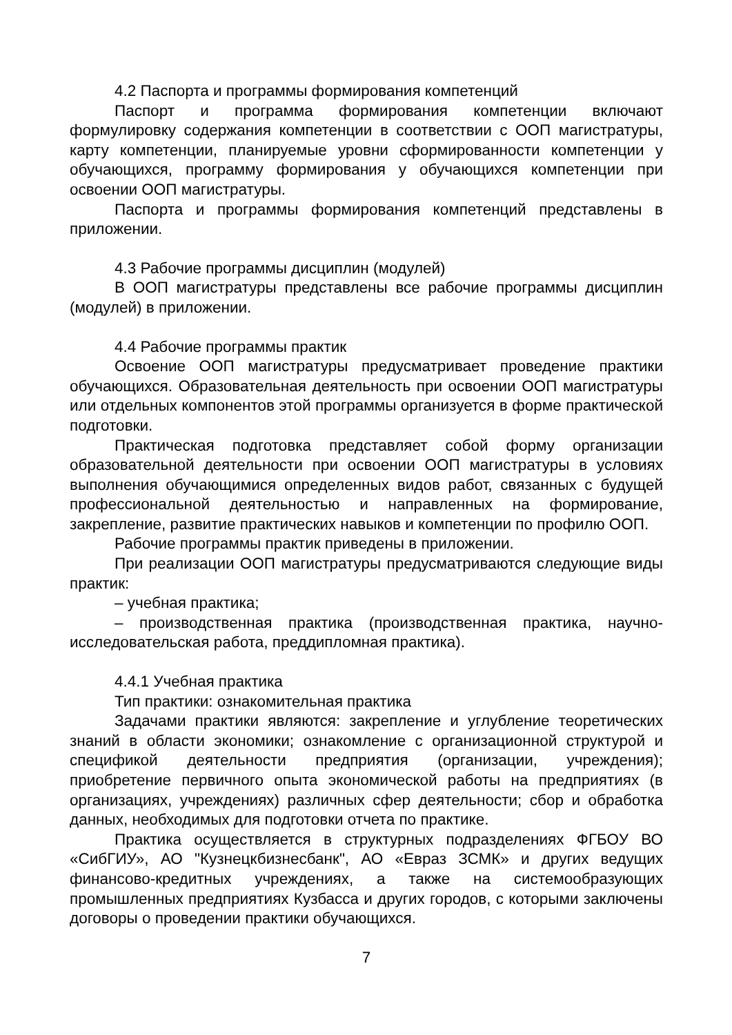4.2 Паспорта и программы формирования компетенций
Паспорт и программа формирования компетенции включают формулировку содержания компетенции в соответствии с ООП магистратуры, карту компетенции, планируемые уровни сформированности компетенции у обучающихся, программу формирования у обучающихся компетенции при освоении ООП магистратуры.
Паспорта и программы формирования компетенций представлены в приложении.
4.3 Рабочие программы дисциплин (модулей)
В ООП магистратуры представлены все рабочие программы дисциплин (модулей) в приложении.
4.4 Рабочие программы практик
Освоение ООП магистратуры предусматривает проведение практики обучающихся. Образовательная деятельность при освоении ООП магистратуры или отдельных компонентов этой программы организуется в форме практической подготовки.
Практическая подготовка представляет собой форму организации образовательной деятельности при освоении ООП магистратуры в условиях выполнения обучающимися определенных видов работ, связанных с будущей профессиональной деятельностью и направленных на формирование, закрепление, развитие практических навыков и компетенции по профилю ООП.
Рабочие программы практик приведены в приложении.
При реализации ООП магистратуры предусматриваются следующие виды практик:
– учебная практика;
– производственная практика (производственная практика, научно-исследовательская работа, преддипломная практика).
4.4.1 Учебная практика
Тип практики: ознакомительная практика
Задачами практики являются: закрепление и углубление теоретических знаний в области экономики; ознакомление с организационной структурой и спецификой деятельности предприятия (организации, учреждения); приобретение первичного опыта экономической работы на предприятиях (в организациях, учреждениях) различных сфер деятельности; сбор и обработка данных, необходимых для подготовки отчета по практике.
Практика осуществляется в структурных подразделениях ФГБОУ ВО «СибГИУ», АО "Кузнецкбизнесбанк", АО «Евраз ЗСМК» и других ведущих финансово-кредитных учреждениях, а также на системообразующих промышленных предприятиях Кузбасса и других городов, с которыми заключены договоры о проведении практики обучающихся.
7